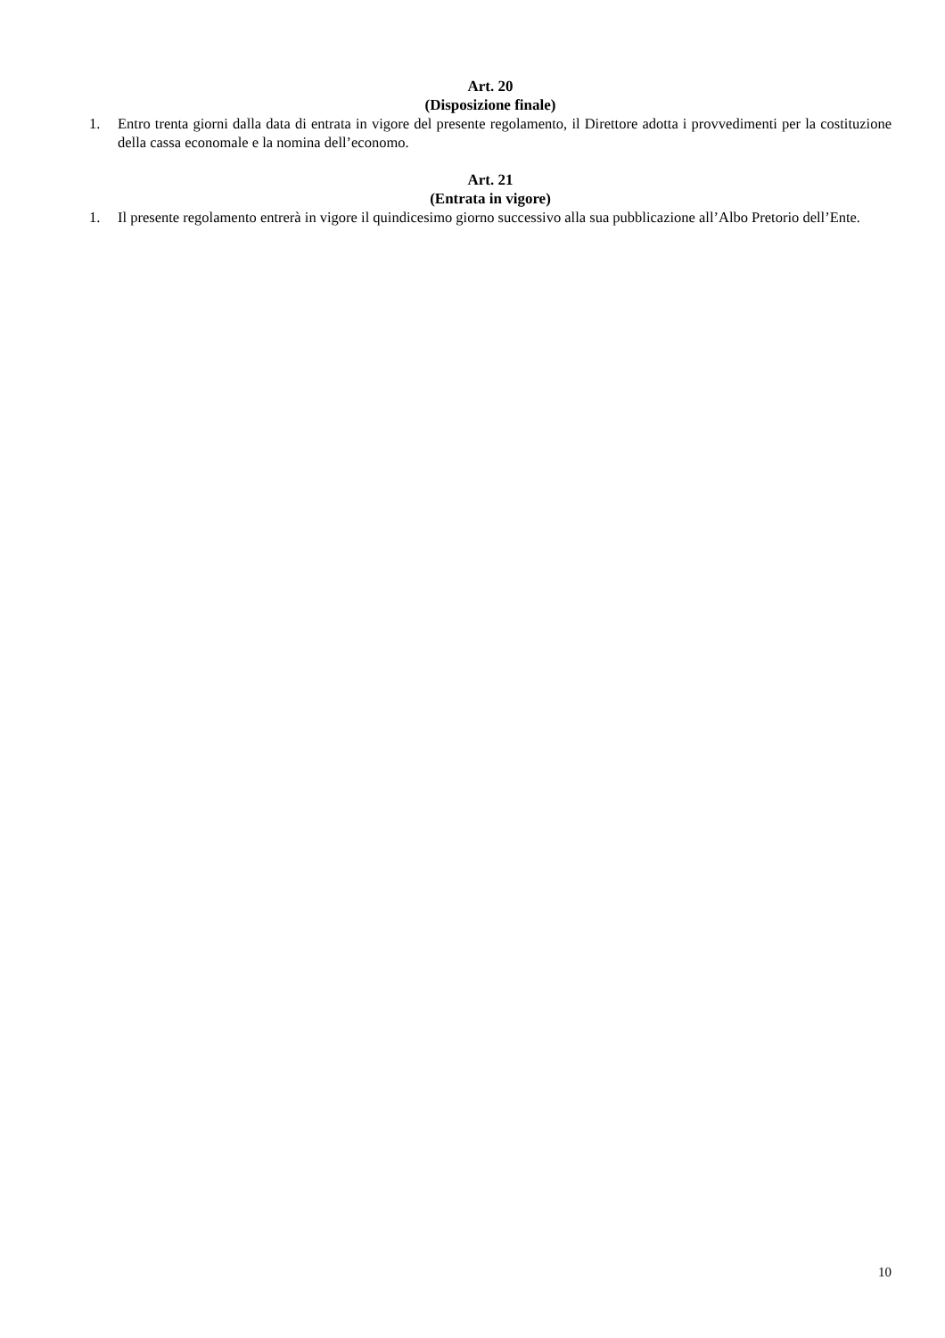Art. 20
(Disposizione finale)
1. Entro trenta giorni dalla data di entrata in vigore del presente regolamento, il Direttore adotta i provvedimenti per la costituzione della cassa economale e la nomina dell’economo.
Art. 21
(Entrata in vigore)
1. Il presente regolamento entrerà in vigore il quindicesimo giorno successivo alla sua pubblicazione all’Albo Pretorio dell’Ente.
10